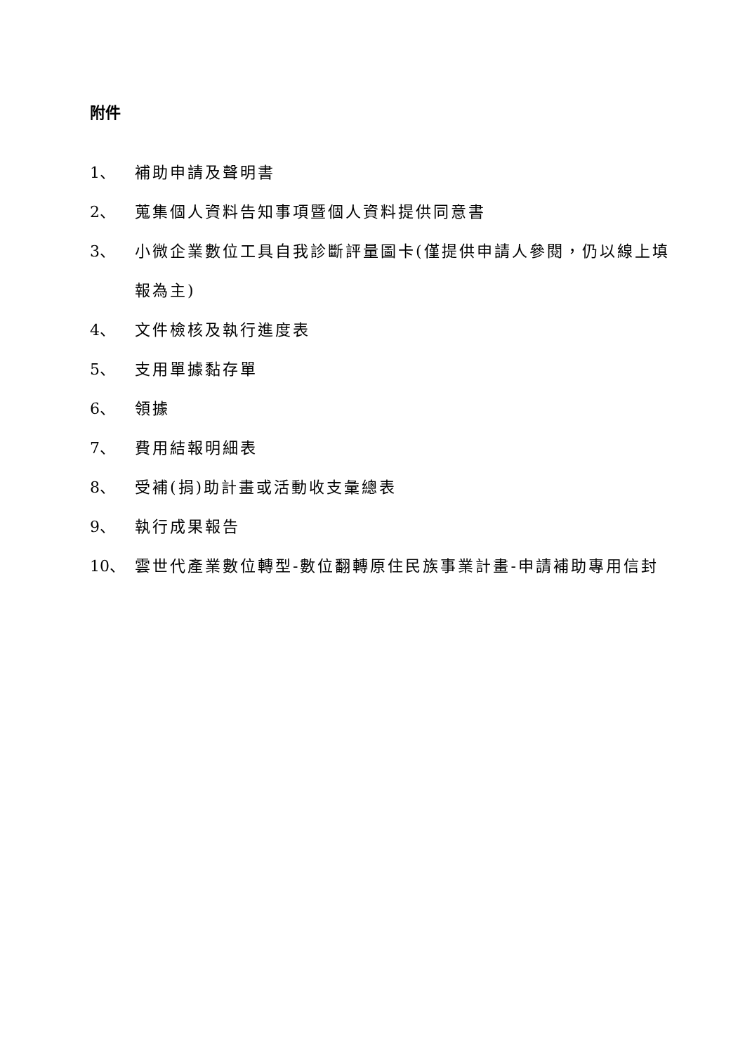附件
1、 補助申請及聲明書
2、 蒐集個人資料告知事項暨個人資料提供同意書
3、 小微企業數位工具自我診斷評量圖卡(僅提供申請人參閱，仍以線上填報為主)
4、 文件檢核及執行進度表
5、 支用單據黏存單
6、 領據
7、 費用結報明細表
8、 受補(捐)助計畫或活動收支彙總表
9、 執行成果報告
10、 雲世代產業數位轉型-數位翻轉原住民族事業計畫-申請補助專用信封